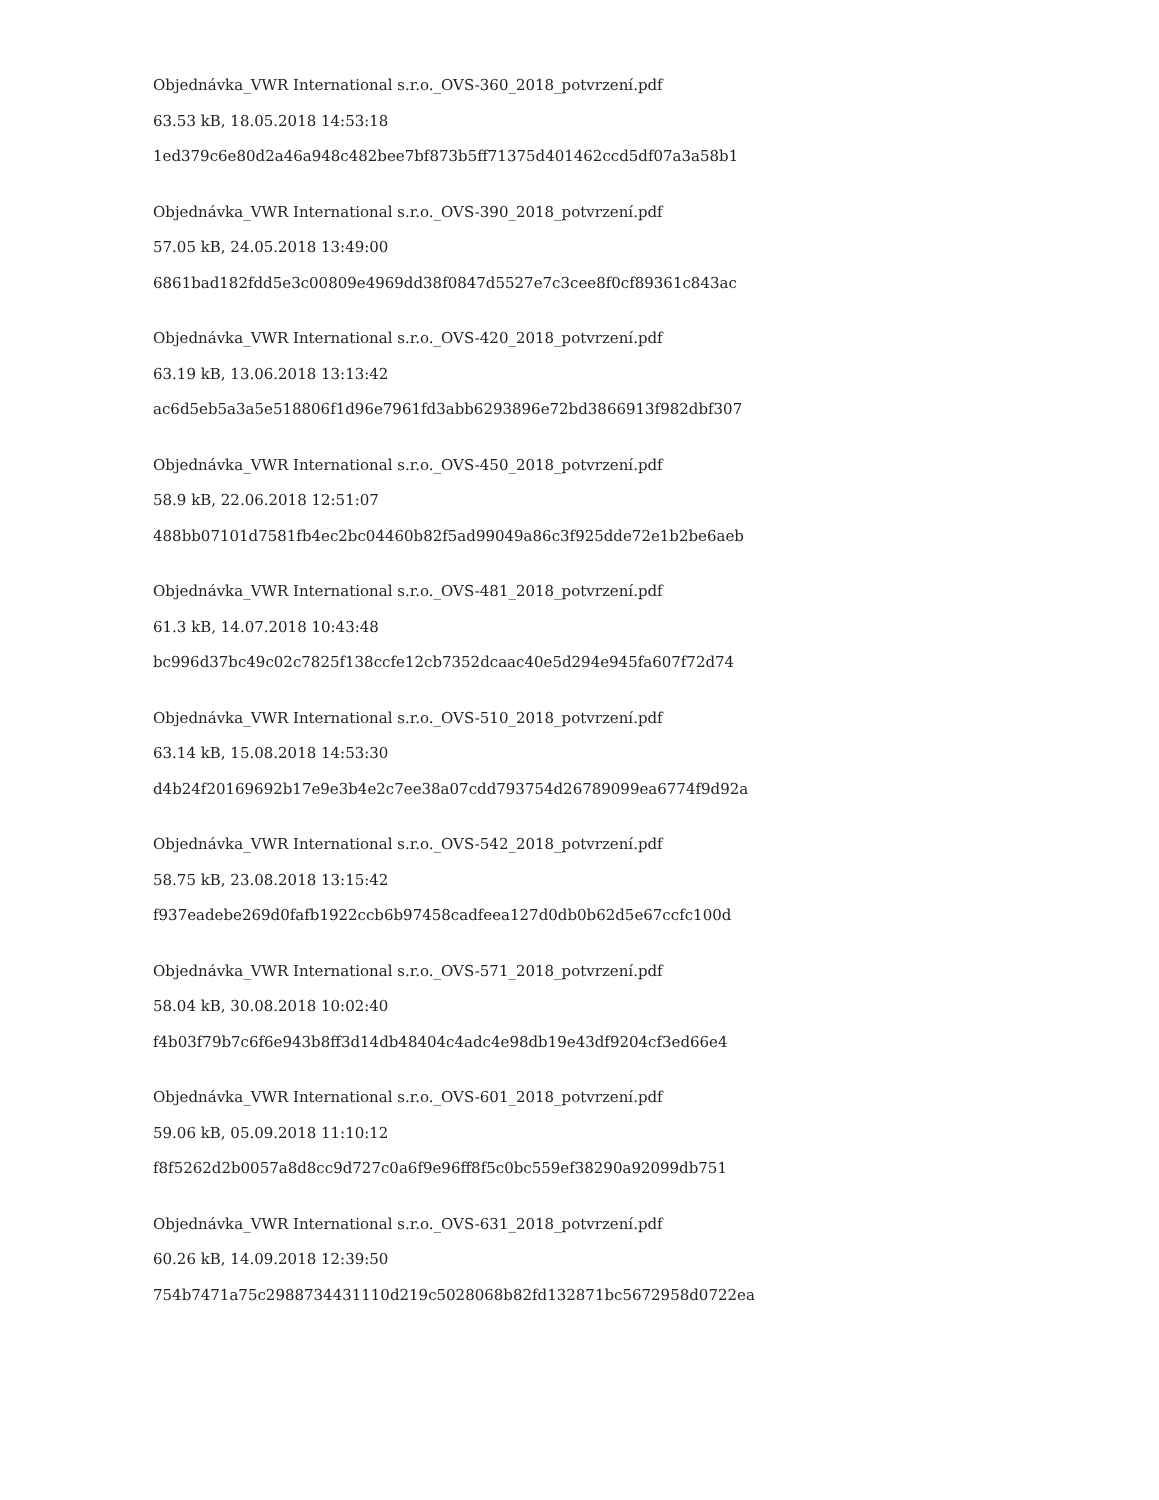Objednávka_VWR International s.r.o._OVS-360_2018_potvrzení.pdf
63.53 kB, 18.05.2018 14:53:18
1ed379c6e80d2a46a948c482bee7bf873b5ff71375d401462ccd5df07a3a58b1
Objednávka_VWR International s.r.o._OVS-390_2018_potvrzení.pdf
57.05 kB, 24.05.2018 13:49:00
6861bad182fdd5e3c00809e4969dd38f0847d5527e7c3cee8f0cf89361c843ac
Objednávka_VWR International s.r.o._OVS-420_2018_potvrzení.pdf
63.19 kB, 13.06.2018 13:13:42
ac6d5eb5a3a5e518806f1d96e7961fd3abb6293896e72bd3866913f982dbf307
Objednávka_VWR International s.r.o._OVS-450_2018_potvrzení.pdf
58.9 kB, 22.06.2018 12:51:07
488bb07101d7581fb4ec2bc04460b82f5ad99049a86c3f925dde72e1b2be6aeb
Objednávka_VWR International s.r.o._OVS-481_2018_potvrzení.pdf
61.3 kB, 14.07.2018 10:43:48
bc996d37bc49c02c7825f138ccfe12cb7352dcaac40e5d294e945fa607f72d74
Objednávka_VWR International s.r.o._OVS-510_2018_potvrzení.pdf
63.14 kB, 15.08.2018 14:53:30
d4b24f20169692b17e9e3b4e2c7ee38a07cdd793754d26789099ea6774f9d92a
Objednávka_VWR International s.r.o._OVS-542_2018_potvrzení.pdf
58.75 kB, 23.08.2018 13:15:42
f937eadebe269d0fafb1922ccb6b97458cadfeea127d0db0b62d5e67ccfc100d
Objednávka_VWR International s.r.o._OVS-571_2018_potvrzení.pdf
58.04 kB, 30.08.2018 10:02:40
f4b03f79b7c6f6e943b8ff3d14db48404c4adc4e98db19e43df9204cf3ed66e4
Objednávka_VWR International s.r.o._OVS-601_2018_potvrzení.pdf
59.06 kB, 05.09.2018 11:10:12
f8f5262d2b0057a8d8cc9d727c0a6f9e96ff8f5c0bc559ef38290a92099db751
Objednávka_VWR International s.r.o._OVS-631_2018_potvrzení.pdf
60.26 kB, 14.09.2018 12:39:50
754b7471a75c2988734431110d219c5028068b82fd132871bc5672958d0722ea